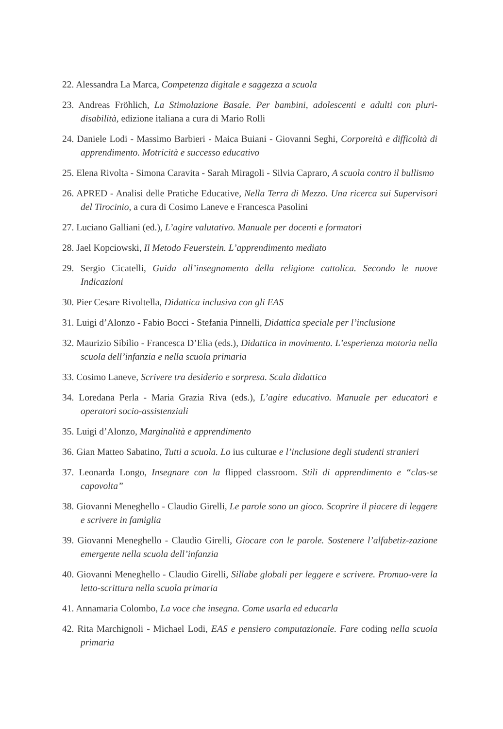22. Alessandra La Marca, Competenza digitale e saggezza a scuola
23. Andreas Fröhlich, La Stimolazione Basale. Per bambini, adolescenti e adulti con pluri-disabilità, edizione italiana a cura di Mario Rolli
24. Daniele Lodi - Massimo Barbieri - Maica Buiani - Giovanni Seghi, Corporeità e difficoltà di apprendimento. Motricità e successo educativo
25. Elena Rivolta - Simona Caravita - Sarah Miragoli - Silvia Capraro, A scuola contro il bullismo
26. APRED - Analisi delle Pratiche Educative, Nella Terra di Mezzo. Una ricerca sui Supervisori del Tirocinio, a cura di Cosimo Laneve e Francesca Pasolini
27. Luciano Galliani (ed.), L’agire valutativo. Manuale per docenti e formatori
28. Jael Kopciowski, Il Metodo Feuerstein. L’apprendimento mediato
29. Sergio Cicatelli, Guida all’insegnamento della religione cattolica. Secondo le nuove Indicazioni
30. Pier Cesare Rivoltella, Didattica inclusiva con gli EAS
31. Luigi d’Alonzo - Fabio Bocci - Stefania Pinnelli, Didattica speciale per l’inclusione
32. Maurizio Sibilio - Francesca D’Elia (eds.), Didattica in movimento. L’esperienza motoria nella scuola dell’infanzia e nella scuola primaria
33. Cosimo Laneve, Scrivere tra desiderio e sorpresa. Scala didattica
34. Loredana Perla - Maria Grazia Riva (eds.), L’agire educativo. Manuale per educatori e operatori socio-assistenziali
35. Luigi d’Alonzo, Marginalità e apprendimento
36. Gian Matteo Sabatino, Tutti a scuola. Lo ius culturae e l’inclusione degli studenti stranieri
37. Leonarda Longo, Insegnare con la flipped classroom. Stili di apprendimento e “clas-se capovolta”
38. Giovanni Meneghello - Claudio Girelli, Le parole sono un gioco. Scoprire il piacere di leggere e scrivere in famiglia
39. Giovanni Meneghello - Claudio Girelli, Giocare con le parole. Sostenere l’alfabetiz-zazione emergente nella scuola dell’infanzia
40. Giovanni Meneghello - Claudio Girelli, Sillabe globali per leggere e scrivere. Promuo-vere la letto-scrittura nella scuola primaria
41. Annamaria Colombo, La voce che insegna. Come usarla ed educarla
42. Rita Marchignoli - Michael Lodi, EAS e pensiero computazionale. Fare coding nella scuola primaria